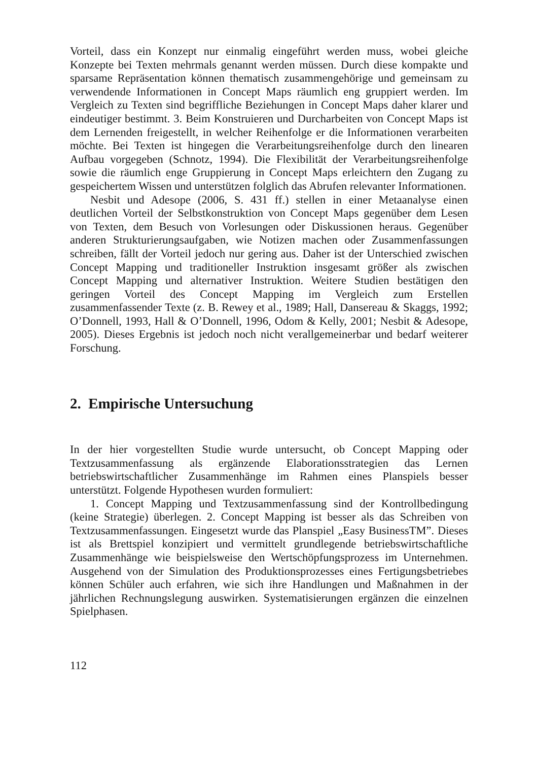Vorteil, dass ein Konzept nur einmalig eingeführt werden muss, wobei gleiche Konzepte bei Texten mehrmals genannt werden müssen. Durch diese kompakte und sparsame Repräsentation können thematisch zusammengehörige und gemeinsam zu verwendende Informationen in Concept Maps räumlich eng gruppiert werden. Im Vergleich zu Texten sind begriffliche Beziehungen in Concept Maps daher klarer und eindeutiger bestimmt. 3. Beim Konstruieren und Durcharbeiten von Concept Maps ist dem Lernenden freigestellt, in welcher Reihenfolge er die Informationen verarbeiten möchte. Bei Texten ist hingegen die Verarbeitungsreihenfolge durch den linearen Aufbau vorgegeben (Schnotz, 1994). Die Flexibilität der Verarbeitungsreihenfolge sowie die räumlich enge Gruppierung in Concept Maps erleichtern den Zugang zu gespeichertem Wissen und unterstützen folglich das Abrufen relevanter Informationen.
Nesbit und Adesope (2006, S. 431 ff.) stellen in einer Metaanalyse einen deutlichen Vorteil der Selbstkonstruktion von Concept Maps gegenüber dem Lesen von Texten, dem Besuch von Vorlesungen oder Diskussionen heraus. Gegenüber anderen Strukturierungsaufgaben, wie Notizen machen oder Zusammenfassungen schreiben, fällt der Vorteil jedoch nur gering aus. Daher ist der Unterschied zwischen Concept Mapping und traditioneller Instruktion insgesamt größer als zwischen Concept Mapping und alternativer Instruktion. Weitere Studien bestätigen den geringen Vorteil des Concept Mapping im Vergleich zum Erstellen zusammenfassender Texte (z. B. Rewey et al., 1989; Hall, Dansereau & Skaggs, 1992; O’Donnell, 1993, Hall & O’Donnell, 1996, Odom & Kelly, 2001; Nesbit & Adesope, 2005). Dieses Ergebnis ist jedoch noch nicht verallgemeinerbar und bedarf weiterer Forschung.
2. Empirische Untersuchung
In der hier vorgestellten Studie wurde untersucht, ob Concept Mapping oder Textzusammenfassung als ergänzende Elaborationsstrategien das Lernen betriebswirtschaftlicher Zusammenhänge im Rahmen eines Planspiels besser unterstützt. Folgende Hypothesen wurden formuliert:
1. Concept Mapping und Textzusammenfassung sind der Kontrollbedingung (keine Strategie) überlegen. 2. Concept Mapping ist besser als das Schreiben von Textzusammenfassungen. Eingesetzt wurde das Planspiel „Easy BusinessTM”. Dieses ist als Brettspiel konzipiert und vermittelt grundlegende betriebswirtschaftliche Zusammenhänge wie beispielsweise den Wertschöpfungsprozess im Unternehmen. Ausgehend von der Simulation des Produktionsprozesses eines Fertigungsbetriebes können Schüler auch erfahren, wie sich ihre Handlungen und Maßnahmen in der jährlichen Rechnungslegung auswirken. Systematisierungen ergänzen die einzelnen Spielphasen.
112